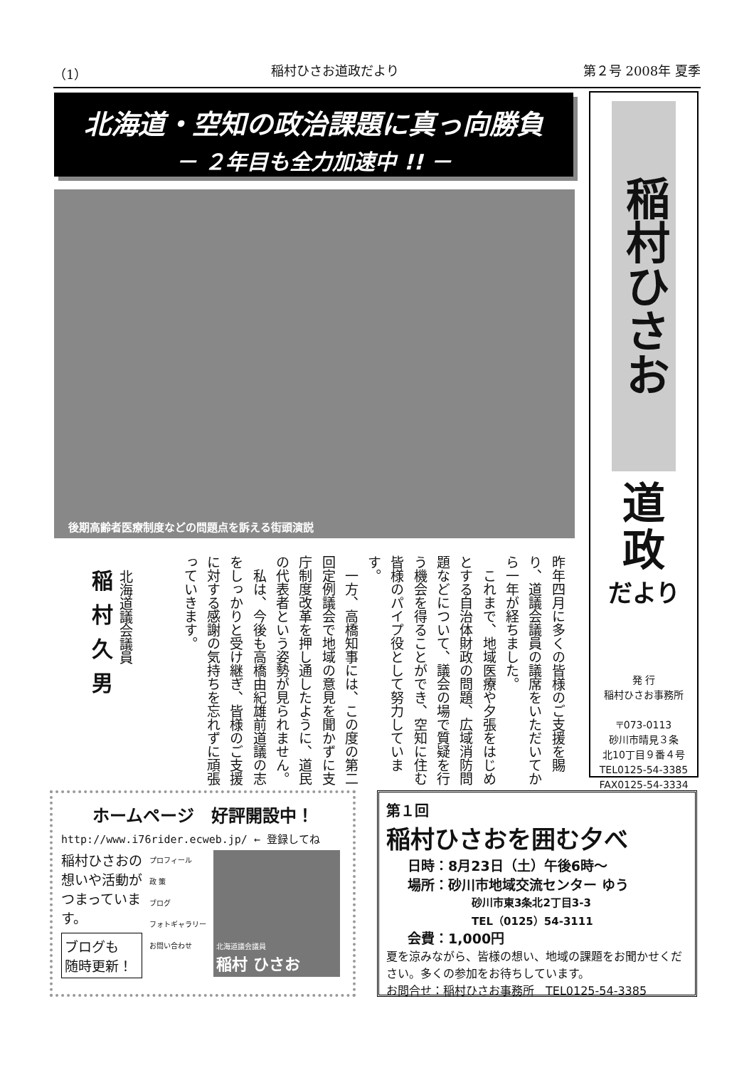（1） 稲村ひさお道政だより 第２号 2008年 夏季
北海道・空知の政治課題に真っ向勝負
－ ２年目も全力加速中 !! －
後期高齢者医療制度などの問題点を訴える街頭演説
稲村ひさお
道
政
だより
発 行
稲村ひさお事務所
〒073-0113
砂川市晴見３条
北10丁目９番４号
TEL0125-54-3385
FAX0125-54-3334
昨年四月に多くの皆様のご支援を賜り、道議会議員の議席をいただいてから一年が経ちました。
　これまで、地域医療や夕張をはじめとする自治体財政の問題、広域消防問題などについて、議会の場で質疑を行う機会を得ることができ、空知に住む皆様のパイプ役として努力しています。
　一方、高橋知事には、この度の第二回定例議会で地域の意見を聞かずに支庁制度改革を押し通したように、道民の代表者という姿勢が見られません。
　私は、今後も高橋由紀雄前道議の志をしっかりと受け継ぎ、皆様のご支援に対する感謝の気持ちを忘れずに頑張っていきます。
北海道議会議員
稲村久男
ホームページ　好評開設中！
http://www.i76rider.ecweb.jp/ ← 登録してね
稲村ひさおの
想いや活動が
つまっていま
す。
ブログも
随時更新！
プロフィール
政 策
ブログ
フォトギャラリー
お問い合わせ
北海道議会議員
稲村 ひさお
第１回
稲村ひさおを囲む夕べ
日時：8月23日（土）午後6時～
場所：砂川市地域交流センター ゆう
砂川市東3条北2丁目3-3
TEL（0125）54-3111
会費：1,000円
夏を涼みながら、皆様の想い、地域の課題をお聞かせください。多くの参加をお待ちしています。
お問合せ：稲村ひさお事務所　TEL0125-54-3385